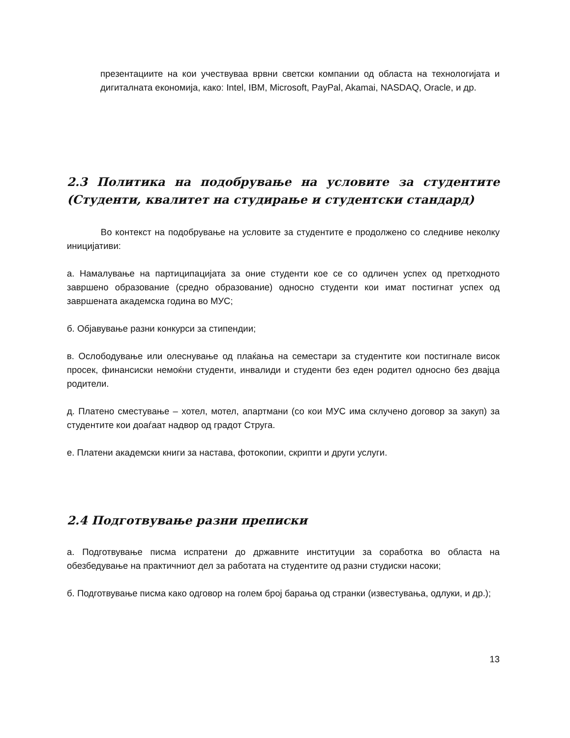презентациите на кои учествуваа врвни светски компании од областа на технологијата и дигиталната економија, како: Intel, IBM, Microsoft, PayPal, Akamai, NASDAQ, Oracle, и др.
2.3 Политика на подобрување на условите за студентите (Студенти, квалитет на студирање и студентски стандард)
Во контекст на подобрување на условите за студентите е продолжено со следниве неколку иницијативи:
а. Намалување на партиципацијата за оние студенти кое се со одличен успех од претходното завршено образование (средно образование) односно студенти кои имат постигнат успех од завршената академска година во МУС;
б. Објавување разни конкурси за стипендии;
в. Ослободување или олеснување од плаќања на семестари за студентите кои постигнале висок просек, финансиски немоќни студенти, инвалиди и студенти без еден родител односно без двајца родители.
д. Платено сместување – хотел, мотел, апартмани (со кои МУС има склучено договор за закуп) за студентите кои доаѓаат надвор од градот Струга.
е. Платени академски книги за настава, фотокопии, скрипти и други услуги.
2.4 Подготвување разни преписки
а. Подготвување писма испратени до државните институции за соработка во областа на обезбедување на практичниот дел за работата на студентите од разни студиски насоки;
б. Подготвување писма како одговор на голем број барања од странки (известувања, одлуки, и др.);
13